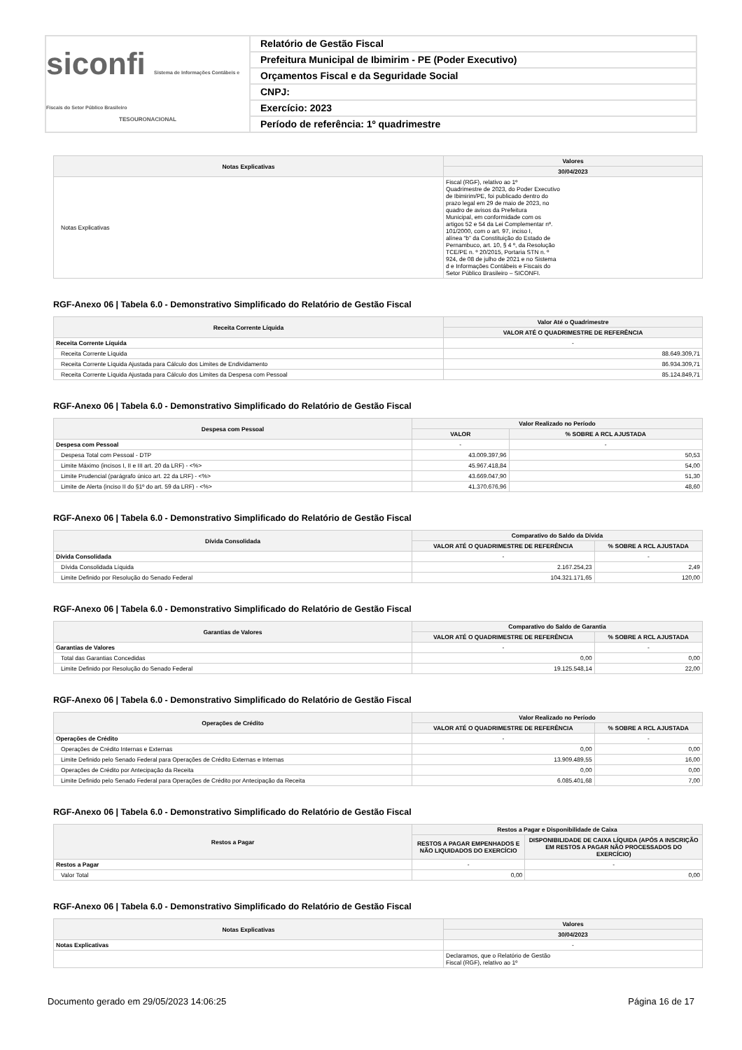siconfi Sistema de Informações Contábeis e Fiscais do Setor Público Brasileiro
TESOURONACIONAL
Relatório de Gestão Fiscal
Prefeitura Municipal de Ibimirim - PE (Poder Executivo)
Orçamentos Fiscal e da Seguridade Social
CNPJ:
Exercício: 2023
Período de referência: 1º quadrimestre
| Notas Explicativas | Valores |
| --- | --- |
| | 30/04/2023 |
| Notas Explicativas | Fiscal (RGF), relativo ao 1º Quadrimestre de 2023, do Poder Executivo de Ibimirim/PE, foi publicado dentro do prazo legal em 29 de maio de 2023, no quadro de avisos da Prefeitura Municipal, em conformidade com os artigos 52 e 54 da Lei Complementar nº. 101/2000, com o art. 97, inciso I, alínea “b” da Constituição do Estado de Pernambuco, art. 10, § 4 º, da Resolução TCE/PE n. º 20/2015, Portaria STN n. º 924, de 08 de julho de 2021 e no Sistema d e Informações Contábeis e Fiscais do Setor Público Brasileiro – SICONFI. |
RGF-Anexo 06 | Tabela 6.0 - Demonstrativo Simplificado do Relatório de Gestão Fiscal
| Receita Corrente Líquida | Valor Até o Quadrimestre |
| --- | --- |
| | VALOR ATÉ O QUADRIMESTRE DE REFERÊNCIA |
| Receita Corrente Líquida | - |
| Receita Corrente Líquida | 88.649.309,71 |
| Receita Corrente Líquida Ajustada para Cálculo dos Limites de Endividamento | 86.934.309,71 |
| Receita Corrente Líquida Ajustada para Cálculo dos Limites da Despesa com Pessoal | 85.124.849,71 |
RGF-Anexo 06 | Tabela 6.0 - Demonstrativo Simplificado do Relatório de Gestão Fiscal
| Despesa com Pessoal | Valor Realizado no Período | |
| --- | --- | --- |
| | VALOR | % SOBRE A RCL AJUSTADA |
| Despesa com Pessoal | - | - |
| Despesa Total com Pessoal - DTP | 43.009.397,96 | 50,53 |
| Limite Máximo (incisos I, II e III art. 20 da LRF) - <%> | 45.967.418,84 | 54,00 |
| Limite Prudencial (parágrafo único art. 22 da LRF) - <%> | 43.669.047,90 | 51,30 |
| Limite de Alerta (inciso II do §1º do art. 59 da LRF) - <%> | 41.370.676,96 | 48,60 |
RGF-Anexo 06 | Tabela 6.0 - Demonstrativo Simplificado do Relatório de Gestão Fiscal
| Dívida Consolidada | Comparativo do Saldo da Dívida | |
| --- | --- | --- |
| | VALOR ATÉ O QUADRIMESTRE DE REFERÊNCIA | % SOBRE A RCL AJUSTADA |
| Dívida Consolidada | - | - |
| Dívida Consolidada Líquida | 2.167.254,23 | 2,49 |
| Limite Definido por Resolução do Senado Federal | 104.321.171,65 | 120,00 |
RGF-Anexo 06 | Tabela 6.0 - Demonstrativo Simplificado do Relatório de Gestão Fiscal
| Garantias de Valores | Comparativo do Saldo de Garantia | |
| --- | --- | --- |
| | VALOR ATÉ O QUADRIMESTRE DE REFERÊNCIA | % SOBRE A RCL AJUSTADA |
| Garantias de Valores | - | - |
| Total das Garantias Concedidas | 0,00 | 0,00 |
| Limite Definido por Resolução do Senado Federal | 19.125.548,14 | 22,00 |
RGF-Anexo 06 | Tabela 6.0 - Demonstrativo Simplificado do Relatório de Gestão Fiscal
| Operações de Crédito | Valor Realizado no Período | |
| --- | --- | --- |
| | VALOR ATÉ O QUADRIMESTRE DE REFERÊNCIA | % SOBRE A RCL AJUSTADA |
| Operações de Crédito | - | - |
| Operações de Crédito Internas e Externas | 0,00 | 0,00 |
| Limite Definido pelo Senado Federal para Operações de Crédito Externas e Internas | 13.909.489,55 | 16,00 |
| Operações de Crédito por Antecipação da Receita | 0,00 | 0,00 |
| Limite Definido pelo Senado Federal para Operações de Crédito por Antecipação da Receita | 6.085.401,68 | 7,00 |
RGF-Anexo 06 | Tabela 6.0 - Demonstrativo Simplificado do Relatório de Gestão Fiscal
| Restos a Pagar | Restos a Pagar e Disponibilidade de Caixa | |
| --- | --- | --- |
| | RESTOS A PAGAR EMPENHADOS E NÃO LIQUIDADOS DO EXERCÍCIO | DISPONIBILIDADE DE CAIXA LÍQUIDA (APÓS A INSCRIÇÃO EM RESTOS A PAGAR NÃO PROCESSADOS DO EXERCÍCIO) |
| Restos a Pagar | - | - |
| Valor Total | 0,00 | 0,00 |
RGF-Anexo 06 | Tabela 6.0 - Demonstrativo Simplificado do Relatório de Gestão Fiscal
| Notas Explicativas | Valores |
| --- | --- |
| | 30/04/2023 |
| Notas Explicativas | - |
| | Declaramos, que o Relatório de Gestão Fiscal (RGF), relativo ao 1º |
Documento gerado em 29/05/2023 14:06:25 Página 16 de 17